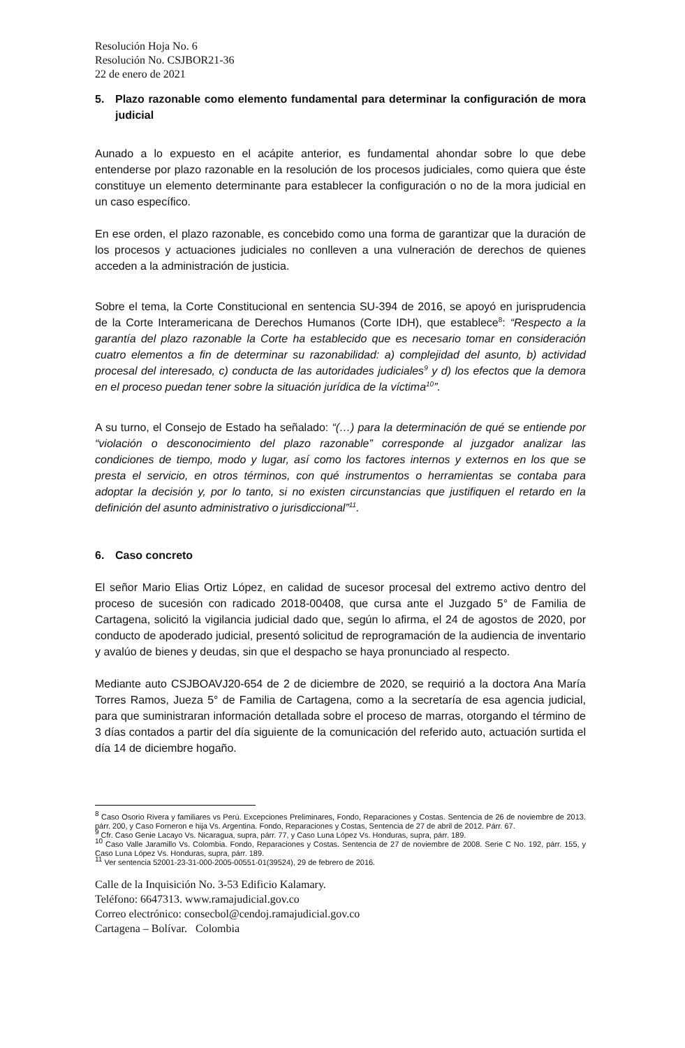Resolución Hoja No. 6
Resolución No. CSJBOR21-36
22 de enero de 2021
5. Plazo razonable como elemento fundamental para determinar la configuración de mora judicial
Aunado a lo expuesto en el acápite anterior, es fundamental ahondar sobre lo que debe entenderse por plazo razonable en la resolución de los procesos judiciales, como quiera que éste constituye un elemento determinante para establecer la configuración o no de la mora judicial en un caso específico.
En ese orden, el plazo razonable, es concebido como una forma de garantizar que la duración de los procesos y actuaciones judiciales no conlleven a una vulneración de derechos de quienes acceden a la administración de justicia.
Sobre el tema, la Corte Constitucional en sentencia SU-394 de 2016, se apoyó en jurisprudencia de la Corte Interamericana de Derechos Humanos (Corte IDH), que establece<sup>8</sup>: “Respecto a la garantía del plazo razonable la Corte ha establecido que es necesario tomar en consideración cuatro elementos a fin de determinar su razonabilidad: a) complejidad del asunto, b) actividad procesal del interesado, c) conducta de las autoridades judiciales<sup>9</sup> y d) los efectos que la demora en el proceso puedan tener sobre la situación jurídica de la víctima<sup>10</sup>”.
A su turno, el Consejo de Estado ha señalado: “(…) para la determinación de qué se entiende por “violación o desconocimiento del plazo razonable” corresponde al juzgador analizar las condiciones de tiempo, modo y lugar, así como los factores internos y externos en los que se presta el servicio, en otros términos, con qué instrumentos o herramientas se contaba para adoptar la decisión y, por lo tanto, si no existen circunstancias que justifiquen el retardo en la definición del asunto administrativo o jurisdiccional”<sup>11</sup>.
6. Caso concreto
El señor Mario Elias Ortiz López, en calidad de sucesor procesal del extremo activo dentro del proceso de sucesión con radicado 2018-00408, que cursa ante el Juzgado 5° de Familia de Cartagena, solicitó la vigilancia judicial dado que, según lo afirma, el 24 de agostos de 2020, por conducto de apoderado judicial, presentó solicitud de reprogramación de la audiencia de inventario y avalúo de bienes y deudas, sin que el despacho se haya pronunciado al respecto.
Mediante auto CSJBOAVJ20-654 de 2 de diciembre de 2020, se requirió a la doctora Ana María Torres Ramos, Jueza 5° de Familia de Cartagena, como a la secretaría de esa agencia judicial, para que suministraran información detallada sobre el proceso de marras, otorgando el término de 3 días contados a partir del día siguiente de la comunicación del referido auto, actuación surtida el día 14 de diciembre hogaño.
<sup>8</sup> Caso Osorio Rivera y familiares vs Perú. Excepciones Preliminares, Fondo, Reparaciones y Costas. Sentencia de 26 de noviembre de 2013. párr. 200, y Caso Forneron e hija Vs. Argentina. Fondo, Reparaciones y Costas, Sentencia de 27 de abril de 2012. Párr. 67.
<sup>9</sup> Cfr. Caso Genie Lacayo Vs. Nicaragua, supra, párr. 77, y Caso Luna López Vs. Honduras, supra, párr. 189.
<sup>10</sup> Caso Valle Jaramillo Vs. Colombia. Fondo, Reparaciones y Costas. Sentencia de 27 de noviembre de 2008. Serie C No. 192, párr. 155, y Caso Luna López Vs. Honduras, supra, párr. 189.
<sup>11</sup> Ver sentencia 52001-23-31-000-2005-00551-01(39524), 29 de febrero de 2016.
Calle de la Inquisición No. 3-53 Edificio Kalamary.
Teléfono: 6647313. www.ramajudicial.gov.co
Correo electrónico: consecbol@cendoj.ramajudicial.gov.co
Cartagena – Bolívar. Colombia